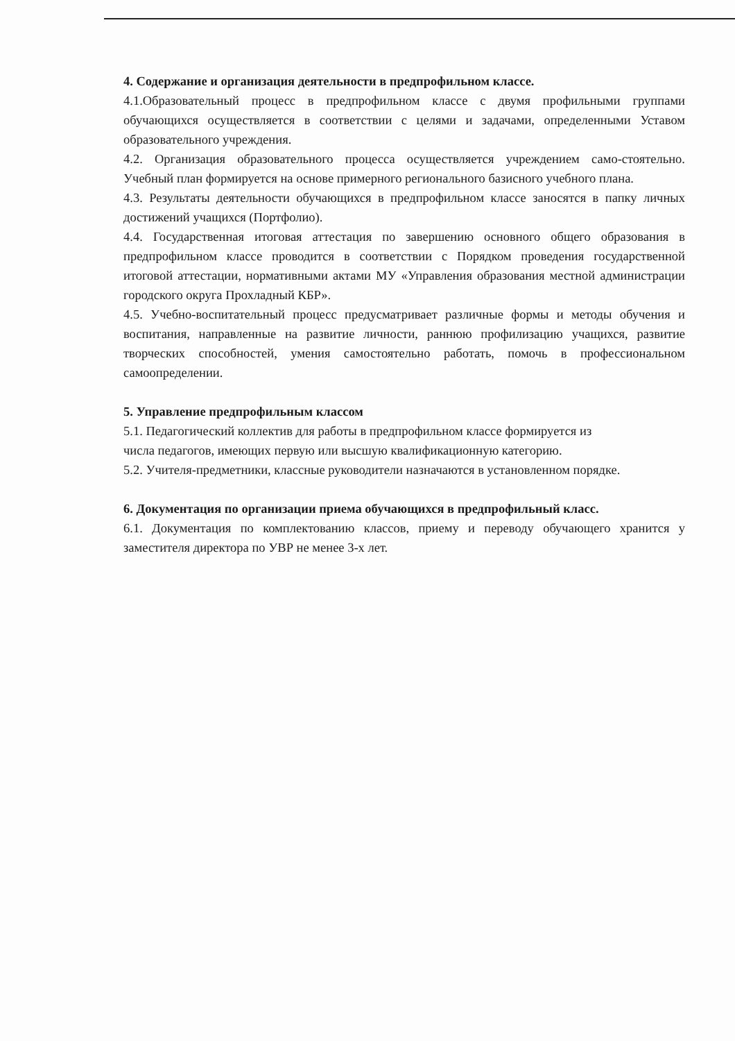4. Содержание и организация деятельности в предпрофильном классе.
4.1.Образовательный процесс в предпрофильном классе с двумя профильными группами обучающихся осуществляется в соответствии с целями и задачами, определенными Уставом образовательного учреждения.
4.2. Организация образовательного процесса осуществляется учреждением само-стоятельно. Учебный план формируется на основе примерного регионального базисного учебного плана.
4.3. Результаты деятельности обучающихся в предпрофильном классе заносятся в папку личных достижений учащихся (Портфолио).
4.4. Государственная итоговая аттестация по завершению основного общего образования в предпрофильном классе проводится в соответствии с Порядком проведения государственной итоговой аттестации, нормативными актами МУ «Управления образования местной администрации городского округа Прохладный КБР».
4.5. Учебно-воспитательный процесс предусматривает различные формы и методы обучения и воспитания, направленные на развитие личности, раннюю профилизацию учащихся, развитие творческих способностей, умения самостоятельно работать, помочь в профессиональном самоопределении.
5. Управление предпрофильным классом
5.1. Педагогический коллектив для работы в предпрофильном классе формируется из
числа педагогов, имеющих первую или высшую квалификационную категорию.
5.2. Учителя-предметники, классные руководители назначаются в установленном порядке.
6. Документация по организации приема обучающихся в предпрофильный класс.
6.1. Документация по комплектованию классов, приему и переводу обучающего хранится у заместителя директора по УВР не менее 3-х лет.